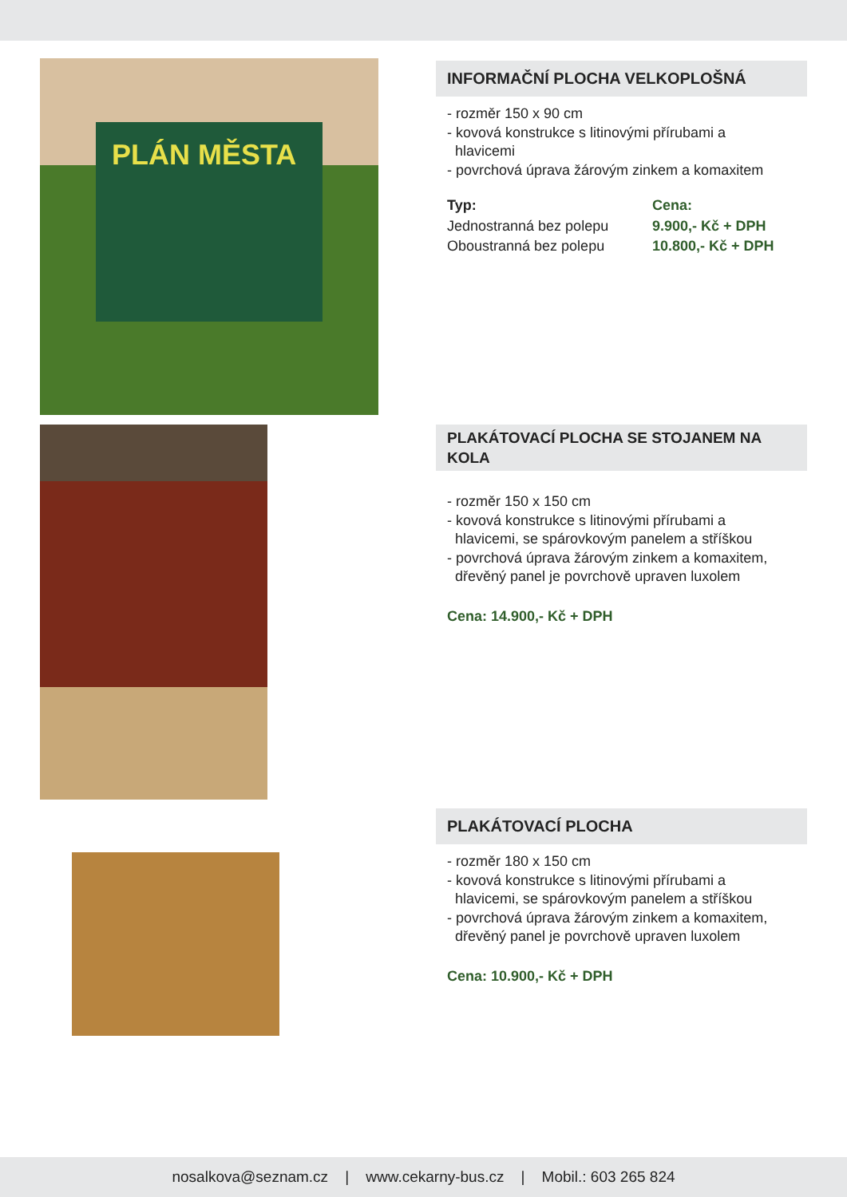PLÁN MĚSTA
INFORMAČNÍ PLOCHA VELKOPLOŠNÁ
- rozměr 150 x 90 cm
- kovová konstrukce s litinovými přírubami a
hlavicemi
- povrchová úprava žárovým zinkem a komaxitem
| Typ: | Cena: |
| --- | --- |
| Jednostranná bez polepu | 9.900,- Kč + DPH |
| Oboustranná bez polepu | 10.800,- Kč + DPH |
PLAKÁTOVACÍ PLOCHA SE STOJANEM NA KOLA
- rozměr 150 x 150 cm
- kovová konstrukce s litinovými přírubami a
hlavicemi, se spárovkovým panelem a stříškou
- povrchová úprava žárovým zinkem a komaxitem,
dřevěný panel je povrchově upraven luxolem
Cena: 14.900,- Kč + DPH
PLAKÁTOVACÍ PLOCHA
- rozměr 180 x 150 cm
- kovová konstrukce s litinovými přírubami a
hlavicemi, se spárovkovým panelem a stříškou
- povrchová úprava žárovým zinkem a komaxitem,
dřevěný panel je povrchově upraven luxolem
Cena: 10.900,- Kč + DPH
nosalkova@seznam.cz | www.cekarny-bus.cz | Mobil.: 603 265 824